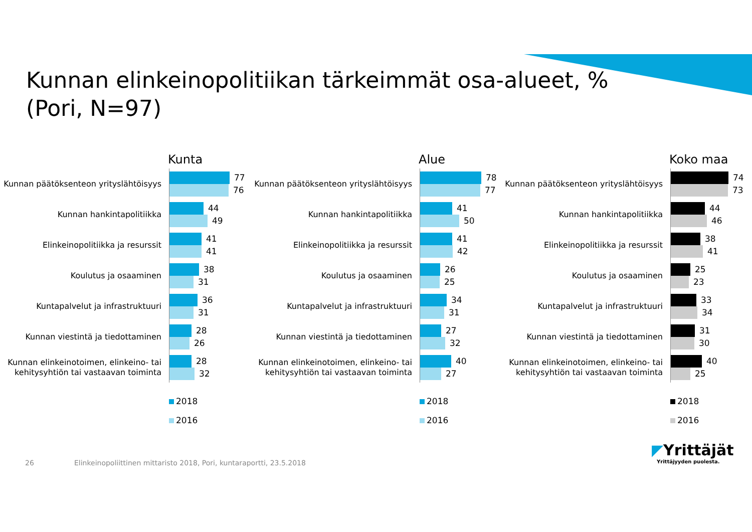Kunnan elinkeinopolitiikan tärkeimmät osa-alueet, %
(Pori, N=97)
Kunta
Kunnan päätöksenteon yrityslähtöisyys
77
76
Kunnan hankintapolitiikka
44
49
Elinkeinopolitiikka ja resurssit
41
41
Koulutus ja osaaminen
38
31
Kuntapalvelut ja infrastruktuuri
36
31
Kunnan viestintä ja tiedottaminen
28
26
Kunnan elinkeinotoimen, elinkeino- tai kehitysyhtiön tai vastaavan toiminta
28
32
2018
2016
Alue
Kunnan päätöksenteon yrityslähtöisyys
78
77
Kunnan hankintapolitiikka
41
50
Elinkeinopolitiikka ja resurssit
41
42
Koulutus ja osaaminen
26
25
Kuntapalvelut ja infrastruktuuri
34
31
Kunnan viestintä ja tiedottaminen
27
32
Kunnan elinkeinotoimen, elinkeino- tai kehitysyhtiön tai vastaavan toiminta
40
27
2018
2016
Koko maa
Kunnan päätöksenteon yrityslähtöisyys
74
73
Kunnan hankintapolitiikka
44
46
Elinkeinopolitiikka ja resurssit
38
41
Koulutus ja osaaminen
25
23
Kuntapalvelut ja infrastruktuuri
33
34
Kunnan viestintä ja tiedottaminen
31
30
Kunnan elinkeinotoimen, elinkeino- tai kehitysyhtiön tai vastaavan toiminta
40
25
2018
2016
26 Elinkeinopoliittinen mittaristo 2018, Pori, kuntaraportti, 23.5.2018
◤Yrittäjät
Yrittäjyyden puolesta.